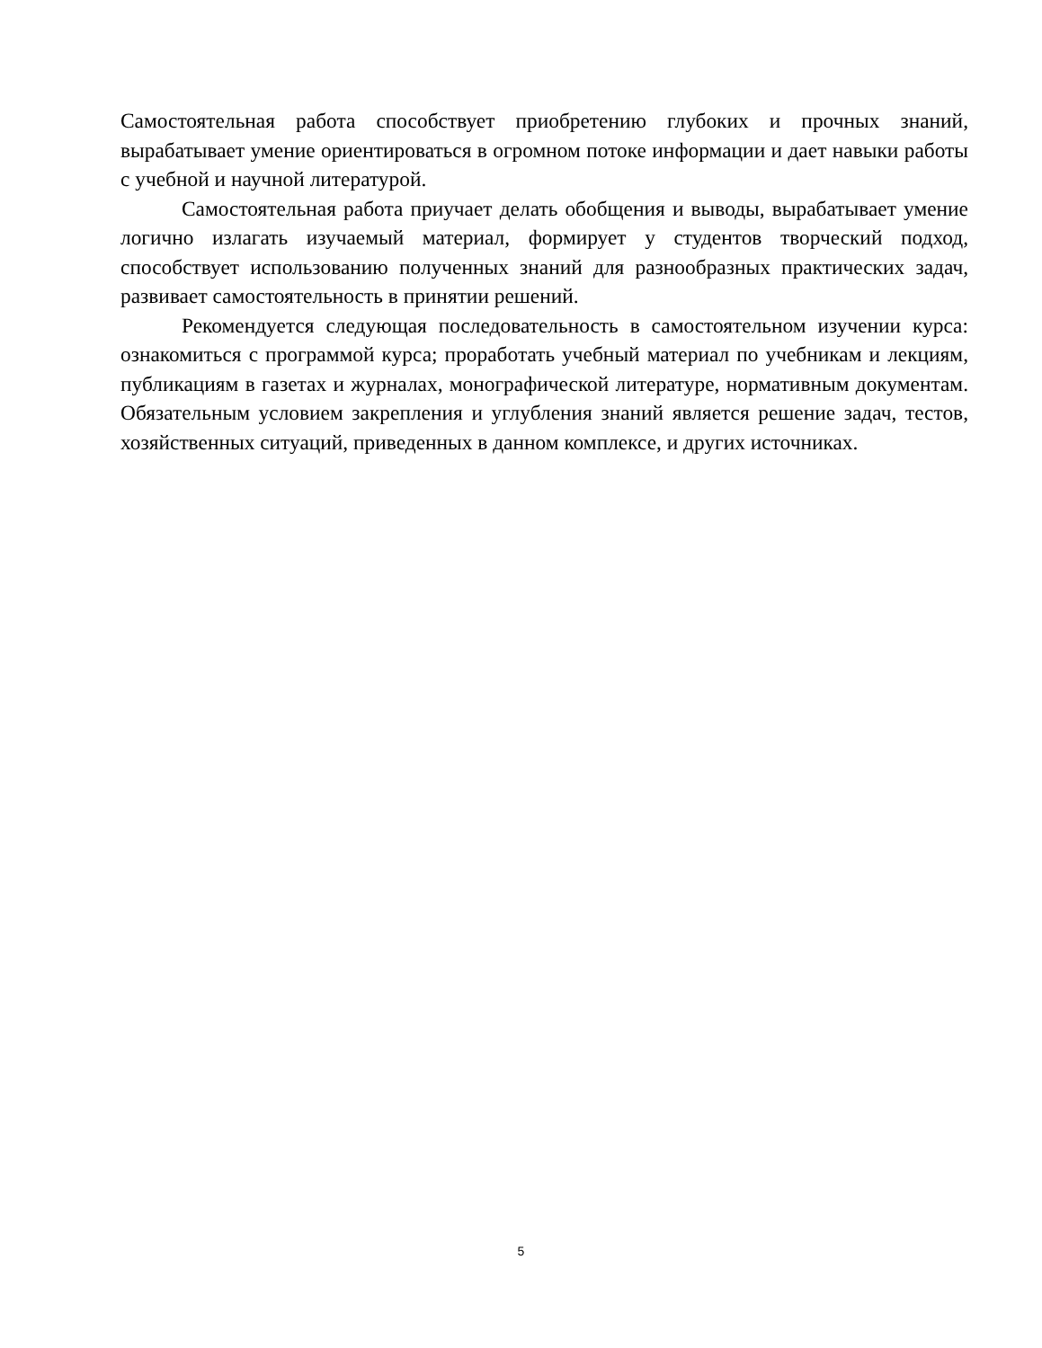Самостоятельная работа способствует приобретению глубоких и прочных знаний, вырабатывает умение ориентироваться в огромном потоке информации и дает навыки работы с учебной и научной литературой.
Самостоятельная работа приучает делать обобщения и выводы, вырабатывает умение логично излагать изучаемый материал, формирует у студентов творческий подход, способствует использованию полученных знаний для разнообразных практических задач, развивает самостоятельность в принятии решений.
Рекомендуется следующая последовательность в самостоятельном изучении курса: ознакомиться с программой курса; проработать учебный материал по учебникам и лекциям, публикациям в газетах и журналах, монографической литературе, нормативным документам. Обязательным условием закрепления и углубления знаний является решение задач, тестов, хозяйственных ситуаций, приведенных в данном комплексе, и других источниках.
5